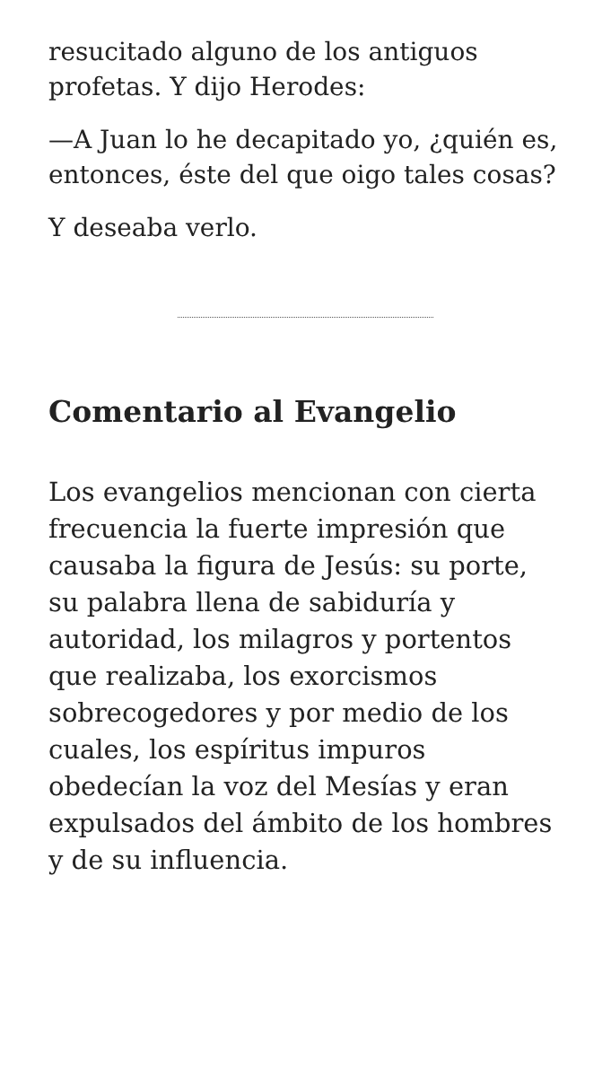resucitado alguno de los antiguos profetas. Y dijo Herodes:
—A Juan lo he decapitado yo, ¿quién es, entonces, éste del que oigo tales cosas?
Y deseaba verlo.
Comentario al Evangelio
Los evangelios mencionan con cierta frecuencia la fuerte impresión que causaba la figura de Jesús: su porte, su palabra llena de sabiduría y autoridad, los milagros y portentos que realizaba, los exorcismos sobrecogedores y por medio de los cuales, los espíritus impuros obedecían la voz del Mesías y eran expulsados del ámbito de los hombres y de su influencia.